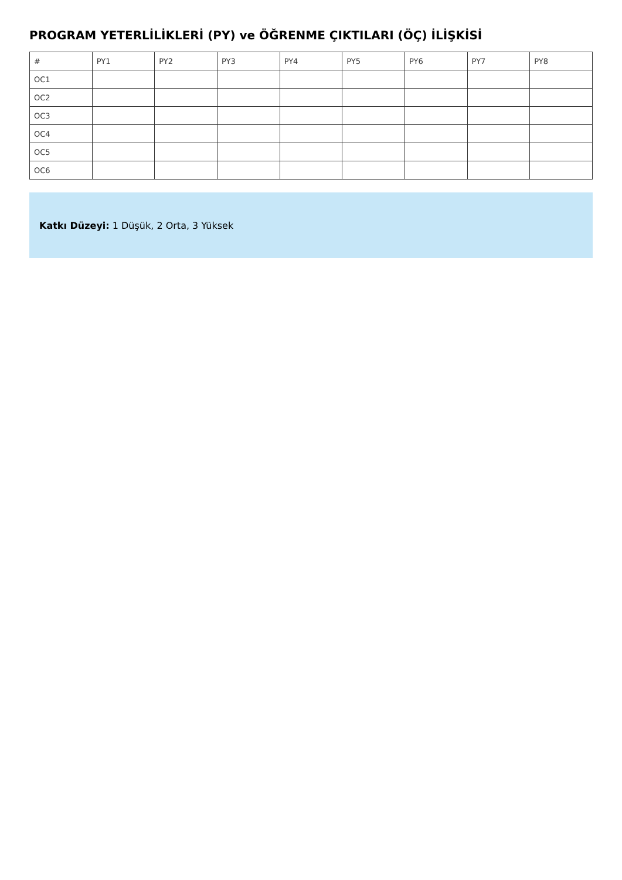PROGRAM YETERLİLİKLERİ (PY) ve ÖĞRENME ÇIKTILARI (ÖÇ) İLİŞKİSİ
| # | PY1 | PY2 | PY3 | PY4 | PY5 | PY6 | PY7 | PY8 |
| --- | --- | --- | --- | --- | --- | --- | --- | --- |
| OC1 | | | | | | | | |
| OC2 | | | | | | | | |
| OC3 | | | | | | | | |
| OC4 | | | | | | | | |
| OC5 | | | | | | | | |
| OC6 | | | | | | | | |
Katkı Düzeyi: 1 Düşük, 2 Orta, 3 Yüksek